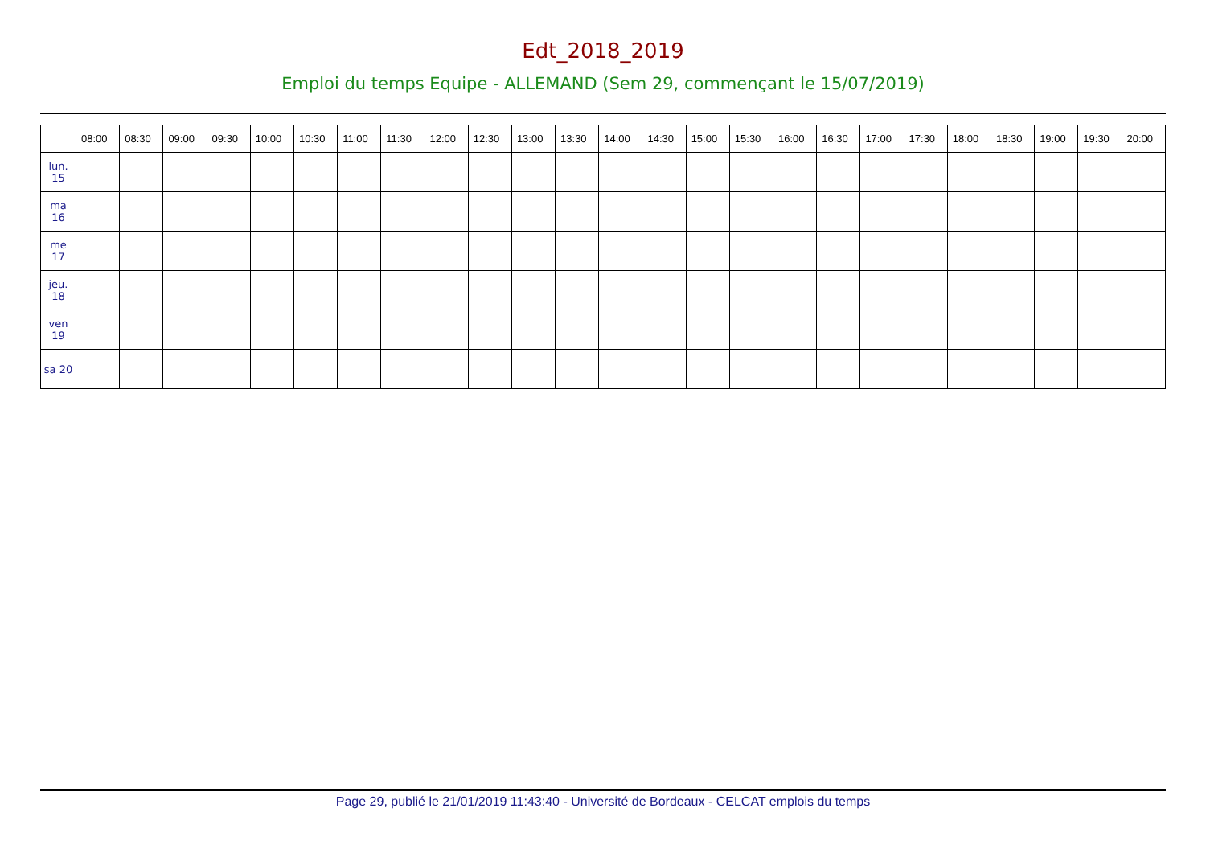Edt_2018_2019
Emploi du temps Equipe - ALLEMAND (Sem 29, commençant le 15/07/2019)
| | 08:00 | 08:30 | 09:00 | 09:30 | 10:00 | 10:30 | 11:00 | 11:30 | 12:00 | 12:30 | 13:00 | 13:30 | 14:00 | 14:30 | 15:00 | 15:30 | 16:00 | 16:30 | 17:00 | 17:30 | 18:00 | 18:30 | 19:00 | 19:30 | 20:00 |
| --- | --- | --- | --- | --- | --- | --- | --- | --- | --- | --- | --- | --- | --- | --- | --- | --- | --- | --- | --- | --- | --- | --- | --- | --- | --- |
| lun. 15 | | | | | | | | | | | | | | | | | | | | | | | | | |
| ma 16 | | | | | | | | | | | | | | | | | | | | | | | | | |
| me 17 | | | | | | | | | | | | | | | | | | | | | | | | | |
| jeu. 18 | | | | | | | | | | | | | | | | | | | | | | | | | |
| ven 19 | | | | | | | | | | | | | | | | | | | | | | | | | |
| sa 20 | | | | | | | | | | | | | | | | | | | | | | | | | |
Page 29, publié le 21/01/2019 11:43:40 - Université de Bordeaux - CELCAT emplois du temps